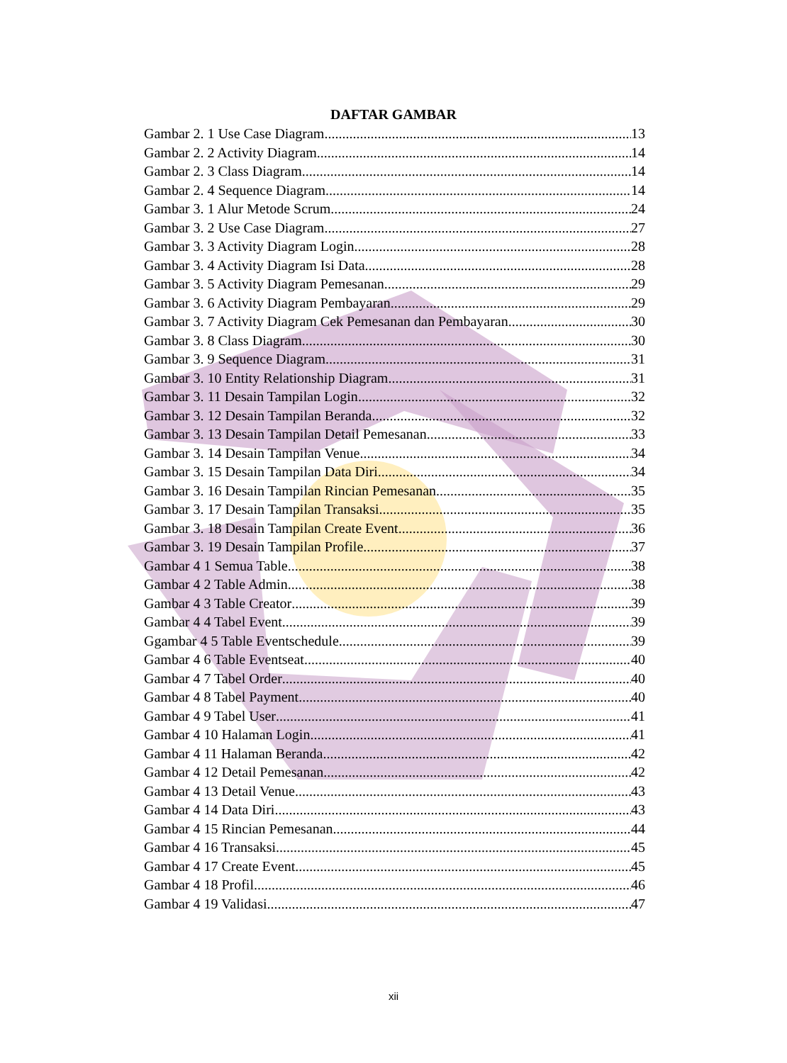DAFTAR GAMBAR
Gambar 2. 1 Use Case Diagram 13
Gambar 2. 2 Activity Diagram 14
Gambar 2. 3 Class Diagram 14
Gambar 2. 4 Sequence Diagram 14
Gambar 3. 1 Alur Metode Scrum 24
Gambar 3. 2 Use Case Diagram 27
Gambar 3. 3 Activity Diagram Login 28
Gambar 3. 4 Activity Diagram Isi Data 28
Gambar 3. 5 Activity Diagram Pemesanan 29
Gambar 3. 6 Activity Diagram Pembayaran 29
Gambar 3. 7 Activity Diagram Cek Pemesanan dan Pembayaran 30
Gambar 3. 8 Class Diagram 30
Gambar 3. 9 Sequence Diagram 31
Gambar 3. 10 Entity Relationship Diagram 31
Gambar 3. 11 Desain Tampilan Login 32
Gambar 3. 12 Desain Tampilan Beranda 32
Gambar 3. 13 Desain Tampilan Detail Pemesanan 33
Gambar 3. 14 Desain Tampilan Venue 34
Gambar 3. 15 Desain Tampilan Data Diri 34
Gambar 3. 16 Desain Tampilan Rincian Pemesanan 35
Gambar 3. 17 Desain Tampilan Transaksi 35
Gambar 3. 18 Desain Tampilan Create Event 36
Gambar 3. 19 Desain Tampilan Profile 37
Gambar 4 1 Semua Table 38
Gambar 4 2 Table Admin 38
Gambar 4 3 Table Creator 39
Gambar 4 4 Tabel Event 39
Ggambar 4 5 Table Eventschedule 39
Gambar 4 6 Table Eventseat 40
Gambar 4 7 Tabel Order 40
Gambar 4 8 Tabel Payment 40
Gambar 4 9 Tabel User 41
Gambar 4 10 Halaman Login 41
Gambar 4 11 Halaman Beranda 42
Gambar 4 12 Detail Pemesanan 42
Gambar 4 13 Detail Venue 43
Gambar 4 14 Data Diri 43
Gambar 4 15 Rincian Pemesanan 44
Gambar 4 16 Transaksi 45
Gambar 4 17 Create Event 45
Gambar 4 18 Profil 46
Gambar 4 19 Validasi 47
xii